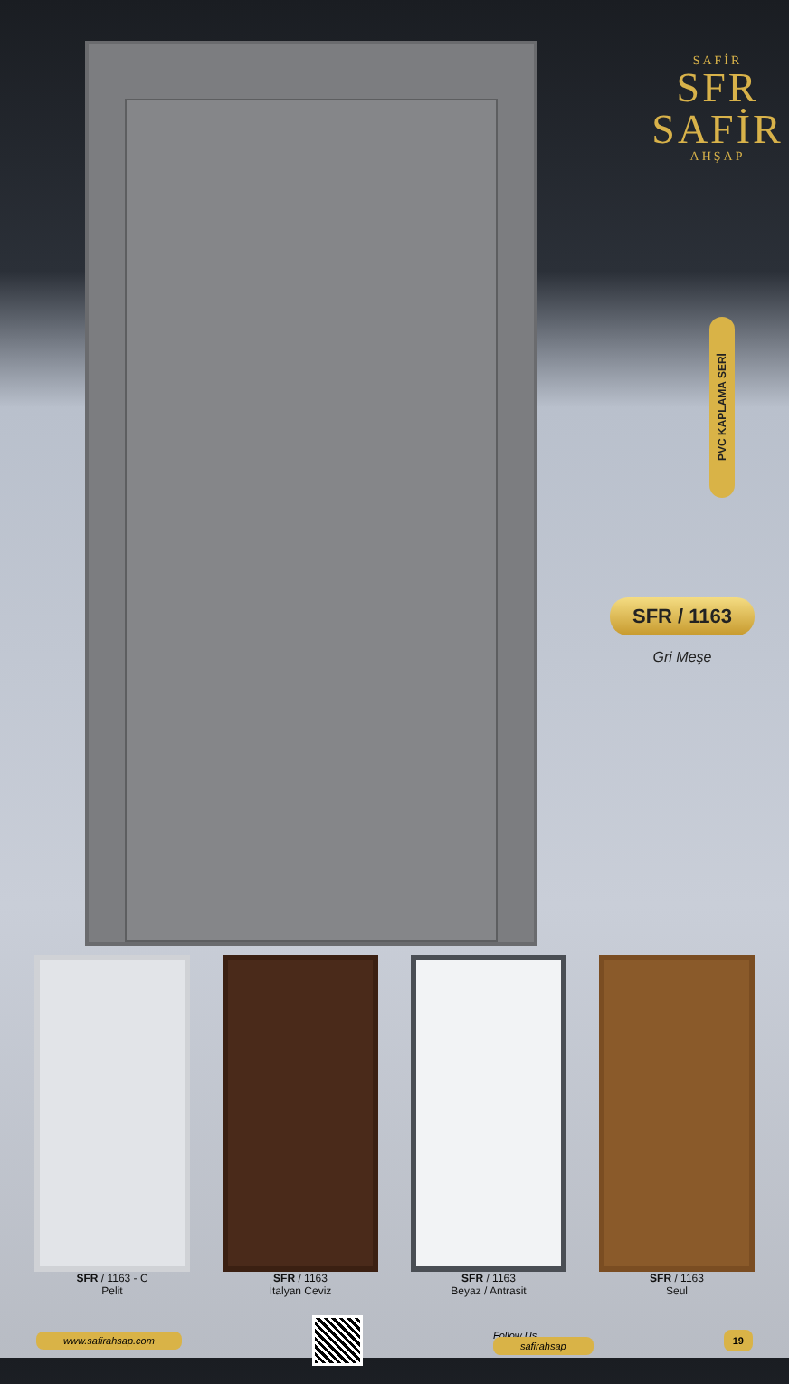SAFİR
SFR
SAFİR
AHŞAP
PVC KAPLAMA SERİ
SFR / 1163
Gri Meşe
SFR / 1163 - C
Pelit
SFR / 1163
İtalyan Ceviz
SFR / 1163
Beyaz / Antrasit
SFR / 1163
Seul
www.safirahsap.com
Follow Us
safirahsap 19